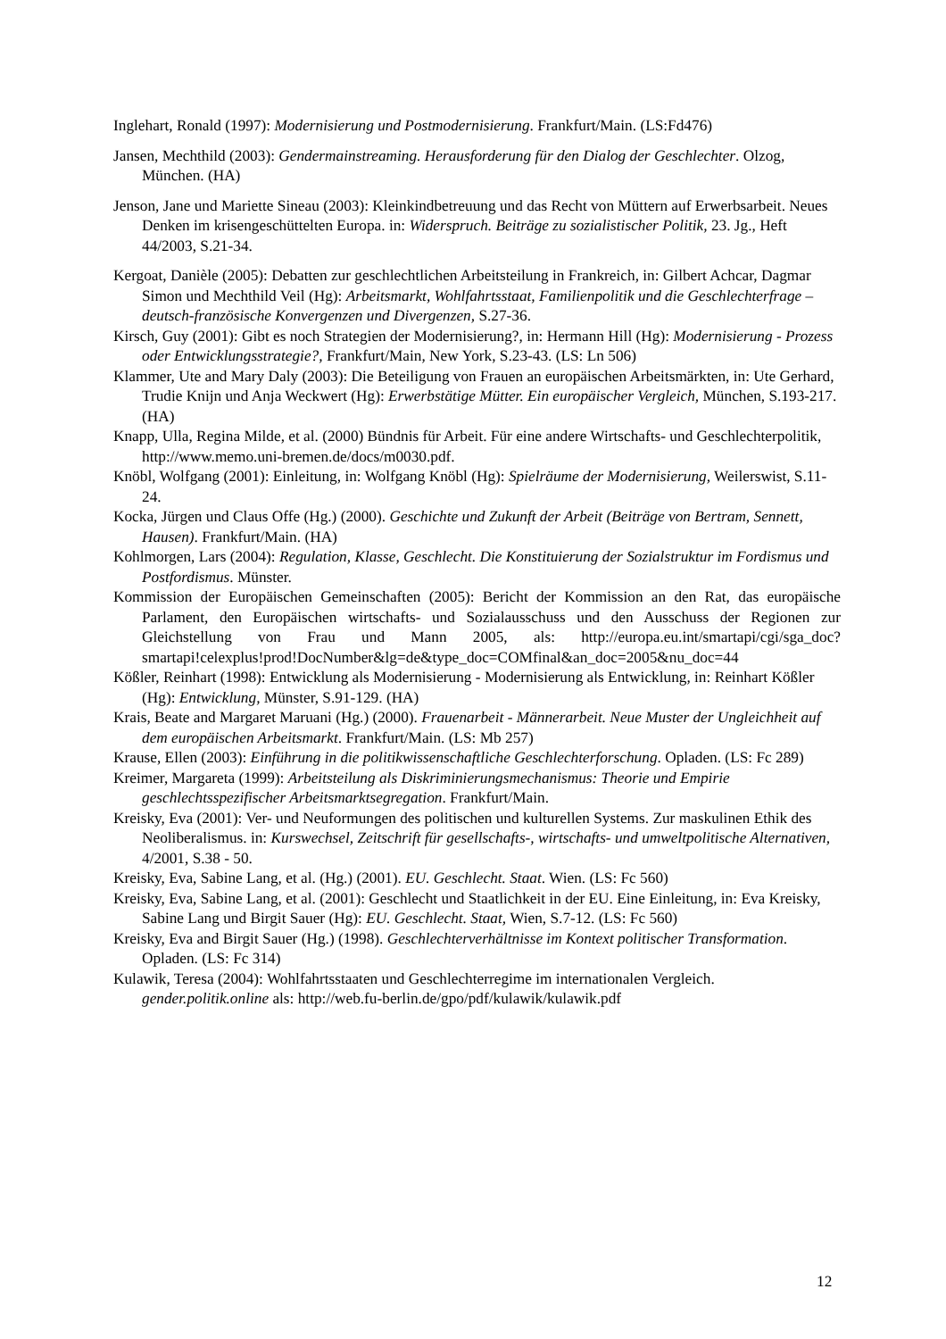Inglehart, Ronald (1997): Modernisierung und Postmodernisierung. Frankfurt/Main. (LS:Fd476)
Jansen, Mechthild (2003): Gendermainstreaming. Herausforderung für den Dialog der Geschlechter. Olzog, München. (HA)
Jenson, Jane und Mariette Sineau (2003): Kleinkindbetreuung und das Recht von Müttern auf Erwerbsarbeit. Neues Denken im krisengeschüttelten Europa. in: Widerspruch. Beiträge zu sozialistischer Politik, 23. Jg., Heft 44/2003, S.21-34.
Kergoat, Danièle (2005): Debatten zur geschlechtlichen Arbeitsteilung in Frankreich, in: Gilbert Achcar, Dagmar Simon und Mechthild Veil (Hg): Arbeitsmarkt, Wohlfahrtsstaat, Familienpolitik und die Geschlechterfrage – deutsch-französische Konvergenzen und Divergenzen, S.27-36.
Kirsch, Guy (2001): Gibt es noch Strategien der Modernisierung?, in: Hermann Hill (Hg): Modernisierung - Prozess oder Entwicklungsstrategie?, Frankfurt/Main, New York, S.23-43. (LS: Ln 506)
Klammer, Ute and Mary Daly (2003): Die Beteiligung von Frauen an europäischen Arbeitsmärkten, in: Ute Gerhard, Trudie Knijn und Anja Weckwert (Hg): Erwerbstätige Mütter. Ein europäischer Vergleich, München, S.193-217. (HA)
Knapp, Ulla, Regina Milde, et al. (2000) Bündnis für Arbeit. Für eine andere Wirtschafts- und Geschlechterpolitik, http://www.memo.uni-bremen.de/docs/m0030.pdf.
Knöbl, Wolfgang (2001): Einleitung, in: Wolfgang Knöbl (Hg): Spielräume der Modernisierung, Weilerswist, S.11-24.
Kocka, Jürgen und Claus Offe (Hg.) (2000). Geschichte und Zukunft der Arbeit (Beiträge von Bertram, Sennett, Hausen). Frankfurt/Main. (HA)
Kohlmorgen, Lars (2004): Regulation, Klasse, Geschlecht. Die Konstituierung der Sozialstruktur im Fordismus und Postfordismus. Münster.
Kommission der Europäischen Gemeinschaften (2005): Bericht der Kommission an den Rat, das europäische Parlament, den Europäischen wirtschafts- und Sozialausschuss und den Ausschuss der Regionen zur Gleichstellung von Frau und Mann 2005, als: http://europa.eu.int/smartapi/cgi/sga_doc?smartapi!celexplus!prod!DocNumber&lg=de&type_doc=COMfinal&an_doc=2005&nu_doc=44
Kößler, Reinhart (1998): Entwicklung als Modernisierung - Modernisierung als Entwicklung, in: Reinhart Kößler (Hg): Entwicklung, Münster, S.91-129. (HA)
Krais, Beate and Margaret Maruani (Hg.) (2000). Frauenarbeit - Männerarbeit. Neue Muster der Ungleichheit auf dem europäischen Arbeitsmarkt. Frankfurt/Main. (LS: Mb 257)
Krause, Ellen (2003): Einführung in die politikwissenschaftliche Geschlechterforschung. Opladen. (LS: Fc 289)
Kreimer, Margareta (1999): Arbeitsteilung als Diskriminierungsmechanismus: Theorie und Empirie geschlechtsspezifischer Arbeitsmarktsegregation. Frankfurt/Main.
Kreisky, Eva (2001): Ver- und Neuformungen des politischen und kulturellen Systems. Zur maskulinen Ethik des Neoliberalismus. in: Kurswechsel, Zeitschrift für gesellschafts-, wirtschafts- und umweltpolitische Alternativen, 4/2001, S.38 - 50.
Kreisky, Eva, Sabine Lang, et al. (Hg.) (2001). EU. Geschlecht. Staat. Wien. (LS: Fc 560)
Kreisky, Eva, Sabine Lang, et al. (2001): Geschlecht und Staatlichkeit in der EU. Eine Einleitung, in: Eva Kreisky, Sabine Lang und Birgit Sauer (Hg): EU. Geschlecht. Staat, Wien, S.7-12. (LS: Fc 560)
Kreisky, Eva and Birgit Sauer (Hg.) (1998). Geschlechterverhältnisse im Kontext politischer Transformation. Opladen. (LS: Fc 314)
Kulawik, Teresa (2004): Wohlfahrtsstaaten und Geschlechterregime im internationalen Vergleich. gender.politik.online als: http://web.fu-berlin.de/gpo/pdf/kulawik/kulawik.pdf
12